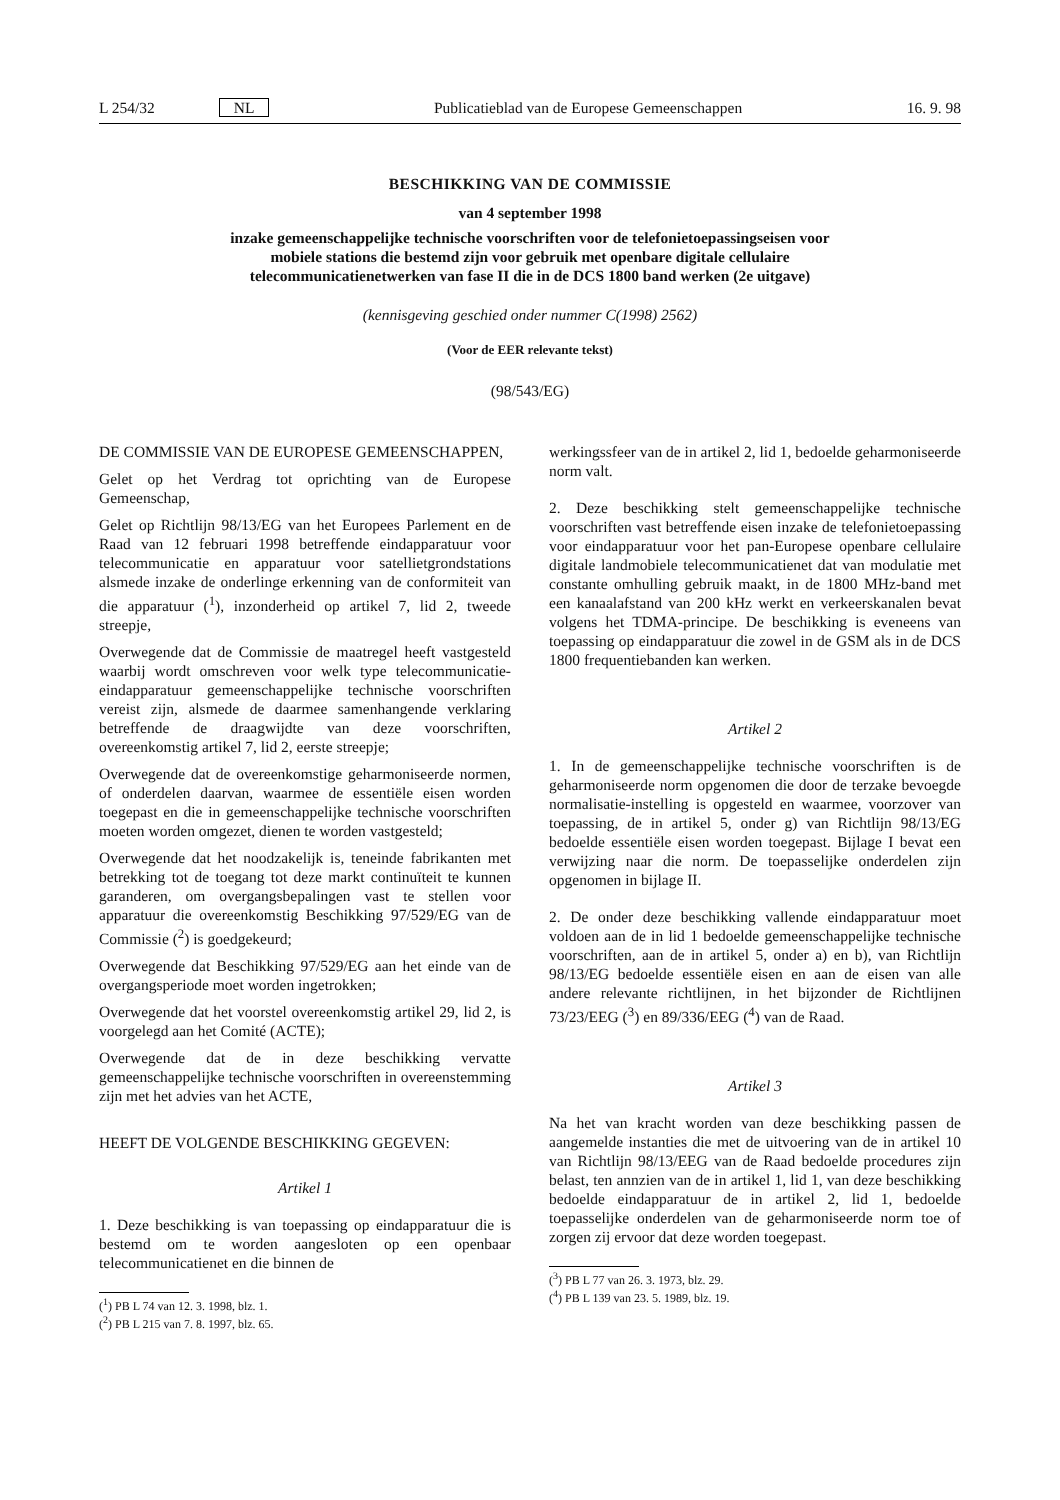L 254/32 NL Publicatieblad van de Europese Gemeenschappen 16. 9. 98
BESCHIKKING VAN DE COMMISSIE
van 4 september 1998
inzake gemeenschappelijke technische voorschriften voor de telefonietoepassingseisen voor mobiele stations die bestemd zijn voor gebruik met openbare digitale cellulaire telecommunicatienetwerken van fase II die in de DCS 1800 band werken (2e uitgave)
(kennisgeving geschied onder nummer C(1998) 2562)
(Voor de EER relevante tekst)
(98/543/EG)
DE COMMISSIE VAN DE EUROPESE GEMEENSCHAPPEN,
Gelet op het Verdrag tot oprichting van de Europese Gemeenschap,
Gelet op Richtlijn 98/13/EG van het Europees Parlement en de Raad van 12 februari 1998 betreffende eindapparatuur voor telecommunicatie en apparatuur voor satellietgrondstations alsmede inzake de onderlinge erkenning van de conformiteit van die apparatuur (<sup>1</sup>), inzonderheid op artikel 7, lid 2, tweede streepje,
Overwegende dat de Commissie de maatregel heeft vastgesteld waarbij wordt omschreven voor welk type telecommunicatie-eindapparatuur gemeenschappelijke technische voorschriften vereist zijn, alsmede de daarmee samenhangende verklaring betreffende de draagwijdte van deze voorschriften, overeenkomstig artikel 7, lid 2, eerste streepje;
Overwegende dat de overeenkomstige geharmoniseerde normen, of onderdelen daarvan, waarmee de essentiële eisen worden toegepast en die in gemeenschappelijke technische voorschriften moeten worden omgezet, dienen te worden vastgesteld;
Overwegende dat het noodzakelijk is, teneinde fabrikanten met betrekking tot de toegang tot deze markt continuïteit te kunnen garanderen, om overgangsbepalingen vast te stellen voor apparatuur die overeenkomstig Beschikking 97/529/EG van de Commissie (<sup>2</sup>) is goedgekeurd;
Overwegende dat Beschikking 97/529/EG aan het einde van de overgangsperiode moet worden ingetrokken;
Overwegende dat het voorstel overeenkomstig artikel 29, lid 2, is voorgelegd aan het Comité (ACTE);
Overwegende dat de in deze beschikking vervatte gemeenschappelijke technische voorschriften in overeenstemming zijn met het advies van het ACTE,
HEEFT DE VOLGENDE BESCHIKKING GEGEVEN:
Artikel 1
1. Deze beschikking is van toepassing op eindapparatuur die is bestemd om te worden aangesloten op een openbaar telecommunicatienet en die binnen de
(<sup>1</sup>) PB L 74 van 12. 3. 1998, blz. 1.
(<sup>2</sup>) PB L 215 van 7. 8. 1997, blz. 65.
werkingssfeer van de in artikel 2, lid 1, bedoelde geharmoniseerde norm valt.
2. Deze beschikking stelt gemeenschappelijke technische voorschriften vast betreffende eisen inzake de telefonietoepassing voor eindapparatuur voor het pan-Europese openbare cellulaire digitale landmobiele telecommunicatienet dat van modulatie met constante omhulling gebruik maakt, in de 1800 MHz-band met een kanaalafstand van 200 kHz werkt en verkeerskanalen bevat volgens het TDMA-principe. De beschikking is eveneens van toepassing op eindapparatuur die zowel in de GSM als in de DCS 1800 frequentiebanden kan werken.
Artikel 2
1. In de gemeenschappelijke technische voorschriften is de geharmoniseerde norm opgenomen die door de terzake bevoegde normalisatie-instelling is opgesteld en waarmee, voorzover van toepassing, de in artikel 5, onder g) van Richtlijn 98/13/EG bedoelde essentiële eisen worden toegepast. Bijlage I bevat een verwijzing naar die norm. De toepasselijke onderdelen zijn opgenomen in bijlage II.
2. De onder deze beschikking vallende eindapparatuur moet voldoen aan de in lid 1 bedoelde gemeenschappelijke technische voorschriften, aan de in artikel 5, onder a) en b), van Richtlijn 98/13/EG bedoelde essentiële eisen en aan de eisen van alle andere relevante richtlijnen, in het bijzonder de Richtlijnen 73/23/EEG (<sup>3</sup>) en 89/336/EEG (<sup>4</sup>) van de Raad.
Artikel 3
Na het van kracht worden van deze beschikking passen de aangemelde instanties die met de uitvoering van de in artikel 10 van Richtlijn 98/13/EEG van de Raad bedoelde procedures zijn belast, ten annzien van de in artikel 1, lid 1, van deze beschikking bedoelde eindapparatuur de in artikel 2, lid 1, bedoelde toepasselijke onderdelen van de geharmoniseerde norm toe of zorgen zij ervoor dat deze worden toegepast.
(<sup>3</sup>) PB L 77 van 26. 3. 1973, blz. 29.
(<sup>4</sup>) PB L 139 van 23. 5. 1989, blz. 19.